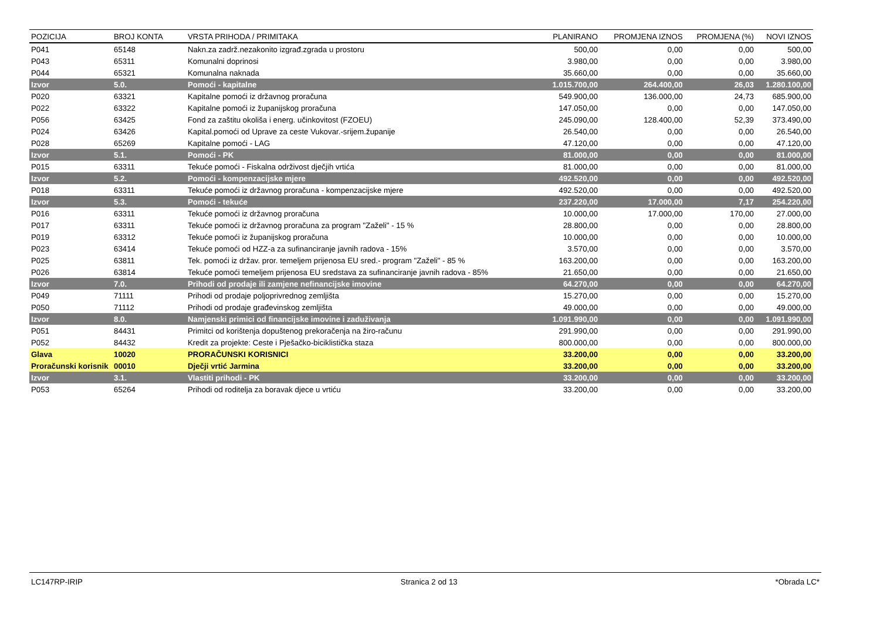| POZICIJA | BROJ KONTA | VRSTA PRIHODA / PRIMITAKA | PLANIRANO | PROMJENA IZNOS | PROMJENA (%) | NOVI IZNOS |
| --- | --- | --- | --- | --- | --- | --- |
| P041 | 65148 | Nakn.za zadrž.nezakonito izgrađ.zgrada u prostoru | 500,00 | 0,00 | 0,00 | 500,00 |
| P043 | 65311 | Komunalni doprinosi | 3.980,00 | 0,00 | 0,00 | 3.980,00 |
| P044 | 65321 | Komunalna naknada | 35.660,00 | 0,00 | 0,00 | 35.660,00 |
| Izvor | 5.0. | Pomoći - kapitalne | 1.015.700,00 | 264.400,00 | 26,03 | 1.280.100,00 |
| P020 | 63321 | Kapitalne pomoći iz državnog proračuna | 549.900,00 | 136.000,00 | 24,73 | 685.900,00 |
| P022 | 63322 | Kapitalne pomoći iz županijskog proračuna | 147.050,00 | 0,00 | 0,00 | 147.050,00 |
| P056 | 63425 | Fond za zaštitu okoliša i energ. učinkovitost (FZOEU) | 245.090,00 | 128.400,00 | 52,39 | 373.490,00 |
| P024 | 63426 | Kapital.pomoći od Uprave za ceste Vukovar.-srijem.županije | 26.540,00 | 0,00 | 0,00 | 26.540,00 |
| P028 | 65269 | Kapitalne pomoći - LAG | 47.120,00 | 0,00 | 0,00 | 47.120,00 |
| Izvor | 5.1. | Pomoći - PK | 81.000,00 | 0,00 | 0,00 | 81.000,00 |
| P015 | 63311 | Tekuće pomoći - Fiskalna održivost dječjih vrtića | 81.000,00 | 0,00 | 0,00 | 81.000,00 |
| Izvor | 5.2. | Pomoći - kompenzacijske mjere | 492.520,00 | 0,00 | 0,00 | 492.520,00 |
| P018 | 63311 | Tekuće pomoći iz državnog proračuna - kompenzacijske mjere | 492.520,00 | 0,00 | 0,00 | 492.520,00 |
| Izvor | 5.3. | Pomoći - tekuće | 237.220,00 | 17.000,00 | 7,17 | 254.220,00 |
| P016 | 63311 | Tekuće pomoći iz državnog proračuna | 10.000,00 | 17.000,00 | 170,00 | 27.000,00 |
| P017 | 63311 | Tekuće pomoći iz državnog proračuna za program "Zaželi" - 15 % | 28.800,00 | 0,00 | 0,00 | 28.800,00 |
| P019 | 63312 | Tekuće pomoći iz županijskog proračuna | 10.000,00 | 0,00 | 0,00 | 10.000,00 |
| P023 | 63414 | Tekuće pomoći od HZZ-a za sufinanciranje javnih radova - 15% | 3.570,00 | 0,00 | 0,00 | 3.570,00 |
| P025 | 63811 | Tek. pomoći iz držav. pror. temeljem prijenosa EU sred.- program "Zaželi" - 85 % | 163.200,00 | 0,00 | 0,00 | 163.200,00 |
| P026 | 63814 | Tekuće pomoći temeljem prijenosa EU sredstava za sufinanciranje javnih radova - 85% | 21.650,00 | 0,00 | 0,00 | 21.650,00 |
| Izvor | 7.0. | Prihodi od prodaje ili zamjene nefinancijske imovine | 64.270,00 | 0,00 | 0,00 | 64.270,00 |
| P049 | 71111 | Prihodi od prodaje poljoprivrednog zemljišta | 15.270,00 | 0,00 | 0,00 | 15.270,00 |
| P050 | 71112 | Prihodi od prodaje građevinskog zemljišta | 49.000,00 | 0,00 | 0,00 | 49.000,00 |
| Izvor | 8.0. | Namjenski primici od financijske imovine i zaduživanja | 1.091.990,00 | 0,00 | 0,00 | 1.091.990,00 |
| P051 | 84431 | Primitci od korištenja dopuštenog prekoračenja na žiro-računu | 291.990,00 | 0,00 | 0,00 | 291.990,00 |
| P052 | 84432 | Kredit za projekte: Ceste i Pješačko-biciklistička staza | 800.000,00 | 0,00 | 0,00 | 800.000,00 |
| Glava | 10020 | PRORAČUNSKI KORISNICI | 33.200,00 | 0,00 | 0,00 | 33.200,00 |
| Proračunski korisnik | 00010 | Dječji vrtić Jarmina | 33.200,00 | 0,00 | 0,00 | 33.200,00 |
| Izvor | 3.1. | Vlastiti prihodi - PK | 33.200,00 | 0,00 | 0,00 | 33.200,00 |
| P053 | 65264 | Prihodi od roditelja za boravak djece u vrtiću | 33.200,00 | 0,00 | 0,00 | 33.200,00 |
LC147RP-IRIP Stranica 2 od 13 *Obrada LC*